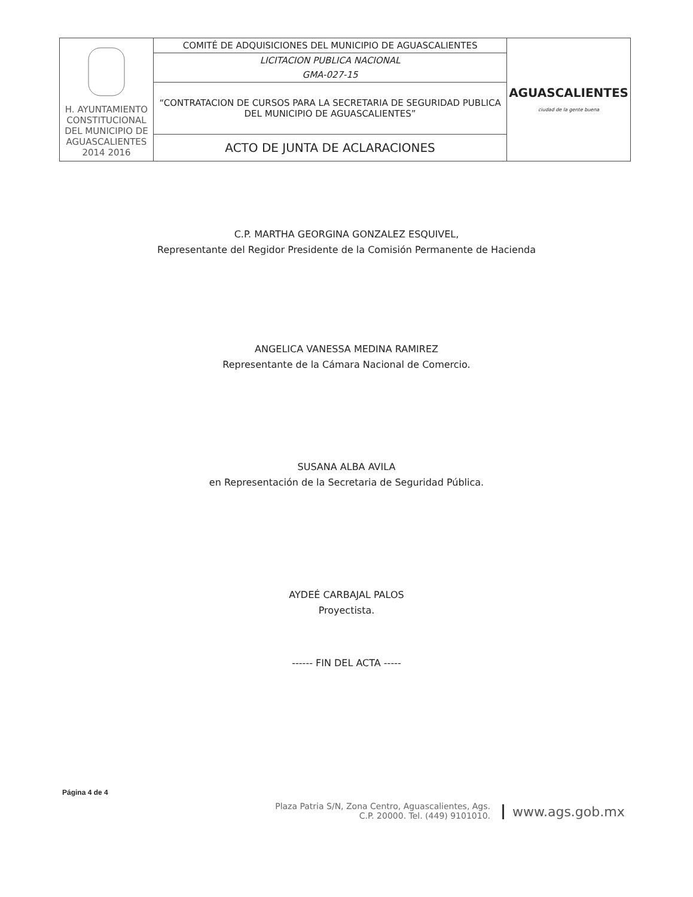| H. AYUNTAMIENTO CONSTITUCIONAL DEL MUNICIPIO DE AGUASCALIENTES 2014 2016 | COMITÉ DE ADQUISICIONES DEL MUNICIPIO DE AGUASCALIENTES | AGUASCALIENTES ciudad de la gente buena |
| | LICITACION PUBLICA NACIONAL | |
| | GMA-027-15 | |
| | “CONTRATACION DE CURSOS PARA LA SECRETARIA DE SEGURIDAD PUBLICA DEL MUNICIPIO DE AGUASCALIENTES” | |
| | ACTO DE JUNTA DE ACLARACIONES | |
C.P. MARTHA GEORGINA GONZALEZ ESQUIVEL,
Representante del Regidor Presidente de la Comisión Permanente de Hacienda
ANGELICA VANESSA MEDINA RAMIREZ
Representante de la Cámara Nacional de Comercio.
SUSANA ALBA AVILA
en Representación de la Secretaria de Seguridad Pública.
AYDEÉ CARBAJAL PALOS
Proyectista.
------ FIN DEL ACTA -----
Página 4 de 4
Plaza Patria S/N, Zona Centro, Aguascalientes, Ags.
C.P. 20000. Tel. (449) 9101010.
www.ags.gob.mx